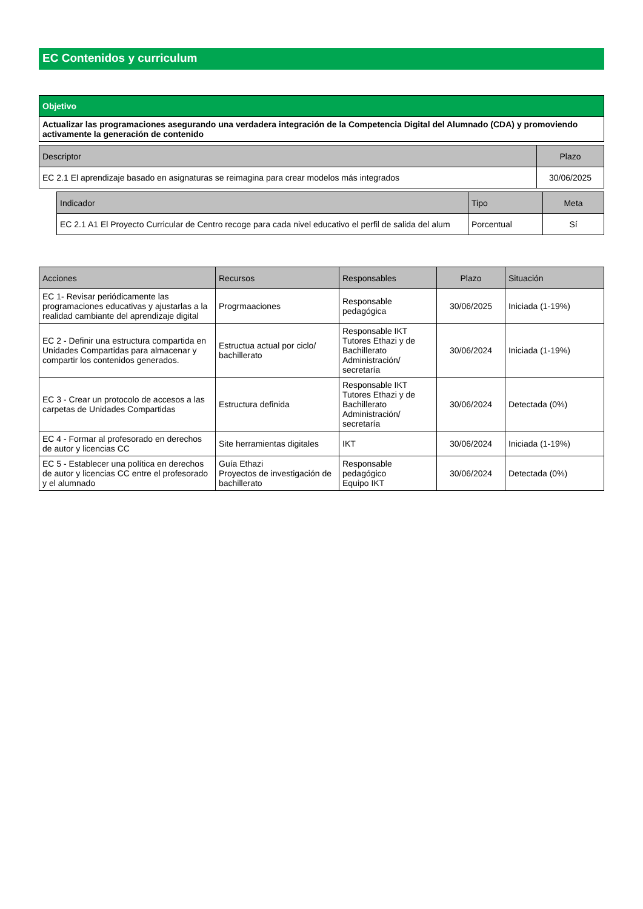EC Contenidos y curriculum
| Objetivo |
| Actualizar las programaciones asegurando una verdadera integración de la Competencia Digital del Alumnado (CDA) y promoviendo activamente la generación de contenido |
| Descriptor | Plazo |
| --- | --- |
| EC 2.1 El aprendizaje basado en asignaturas se reimagina para crear modelos más integrados | 30/06/2025 |
| Indicador | Tipo | Meta |
| --- | --- | --- |
| EC 2.1 A1 El Proyecto Curricular de Centro recoge para cada nivel educativo el perfil de salida del alum | Porcentual | Sí |
| Acciones | Recursos | Responsables | Plazo | Situación |
| --- | --- | --- | --- | --- |
| EC 1- Revisar periódicamente las programaciones educativas y ajustarlas a la realidad cambiante del aprendizaje digital | Progrmaaciones | Responsable pedagógica | 30/06/2025 | Iniciada (1-19%) |
| EC 2 - Definir una estructura compartida en Unidades Compartidas para almacenar y compartir los contenidos generados. | Estructua actual por ciclo/ bachillerato | Responsable IKT Tutores Ethazi y de Bachillerato Administración/ secretaría | 30/06/2024 | Iniciada (1-19%) |
| EC 3 - Crear un protocolo de accesos a las carpetas de Unidades Compartidas | Estructura definida | Responsable IKT Tutores Ethazi y de Bachillerato Administración/ secretaría | 30/06/2024 | Detectada (0%) |
| EC 4 - Formar al profesorado en derechos de autor y licencias CC | Site herramientas digitales | IKT | 30/06/2024 | Iniciada (1-19%) |
| EC 5 - Establecer una política en derechos de autor y licencias CC entre el profesorado y el alumnado | Guía Ethazi Proyectos de investigación de bachillerato | Responsable pedagógico Equipo IKT | 30/06/2024 | Detectada (0%) |